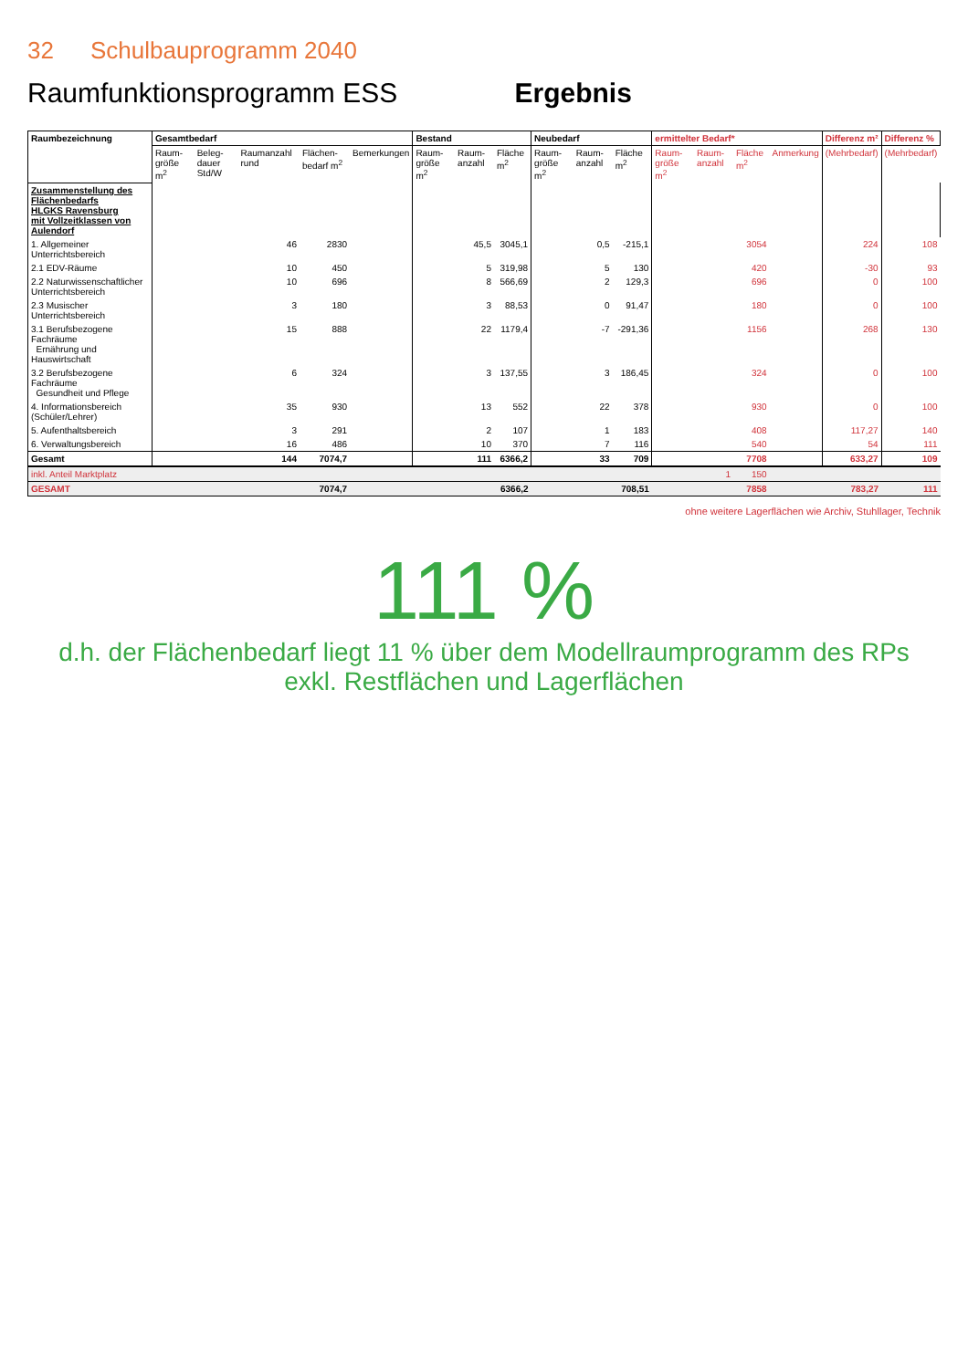32 Schulbauprogramm 2040
Raumfunktionsprogramm ESS Ergebnis
| Raumbezeichnung | Gesamtbedarf | | | | | Bestand | | | Neubedarf | | | ermittelter Bedarf* | | | | Differenz m² | Differenz % |
| --- | --- | --- | --- | --- | --- | --- | --- | --- | --- | --- | --- | --- | --- | --- | --- | --- | --- |
| | Raum-größe m<sup>2</sup> | Beleg-dauer Std/W | Raumanzahl rund | Flächen-bedarf m<sup>2</sup> | Bemerkungen | Raum-größe m<sup>2</sup> | Raum-anzahl | Fläche m<sup>2</sup> | Raum-größe m<sup>2</sup> | Raum-anzahl | Fläche m<sup>2</sup> | Raum-größe m<sup>2</sup> | Raum-anzahl | Fläche m<sup>2</sup> | Anmerkung | (Mehrbedarf) | (Mehrbedarf) |
| Zusammenstellung des Flächenbedarfs HLGKS Ravensburg mit Vollzeitklassen von Aulendorf | | | | | | | | | | | | | | | | | |
| 1. Allgemeiner Unterrichtsbereich | | | 46 | 2830 | | | 45,5 | 3045,1 | | 0,5 | -215,1 | | | 3054 | | 224 | 108 |
| 2.1 EDV-Räume | | | 10 | 450 | | | 5 | 319,98 | | 5 | 130 | | | 420 | | -30 | 93 |
| 2.2 Naturwissenschaftlicher Unterrichtsbereich | | | 10 | 696 | | | 8 | 566,69 | | 2 | 129,3 | | | 696 | | 0 | 100 |
| 2.3 Musischer Unterrichtsbereich | | | 3 | 180 | | | 3 | 88,53 | | 0 | 91,47 | | | 180 | | 0 | 100 |
| 3.1 Berufsbezogene Fachräume Ernährung und Hauswirtschaft | | | 15 | 888 | | | 22 | 1179,4 | | -7 | -291,36 | | | 1156 | | 268 | 130 |
| 3.2 Berufsbezogene Fachräume Gesundheit und Pflege | | | 6 | 324 | | | 3 | 137,55 | | 3 | 186,45 | | | 324 | | 0 | 100 |
| 4. Informationsbereich (Schüler/Lehrer) | | | 35 | 930 | | | 13 | 552 | | 22 | 378 | | | 930 | | 0 | 100 |
| 5. Aufenthaltsbereich | | | 3 | 291 | | | 2 | 107 | | 1 | 183 | | | 408 | | 117,27 | 140 |
| 6. Verwaltungsbereich | | | 16 | 486 | | | 10 | 370 | | 7 | 116 | | | 540 | | 54 | 111 |
| Gesamt | | | 144 | 7074,7 | | | 111 | 6366,2 | | 33 | 709 | | | 7708 | | 633,27 | 109 |
| inkl. Anteil Marktplatz | | | | | | | | | | | | | 1 | 150 | | | |
| GESAMT | | | | 7074,7 | | | | 6366,2 | | | 708,51 | | | 7858 | | 783,27 | 111 |
ohne weitere Lagerflächen wie Archiv, Stuhllager, Technik
111 %
d.h. der Flächenbedarf liegt 11 % über dem Modellraumprogramm des RPs
exkl. Restflächen und Lagerflächen